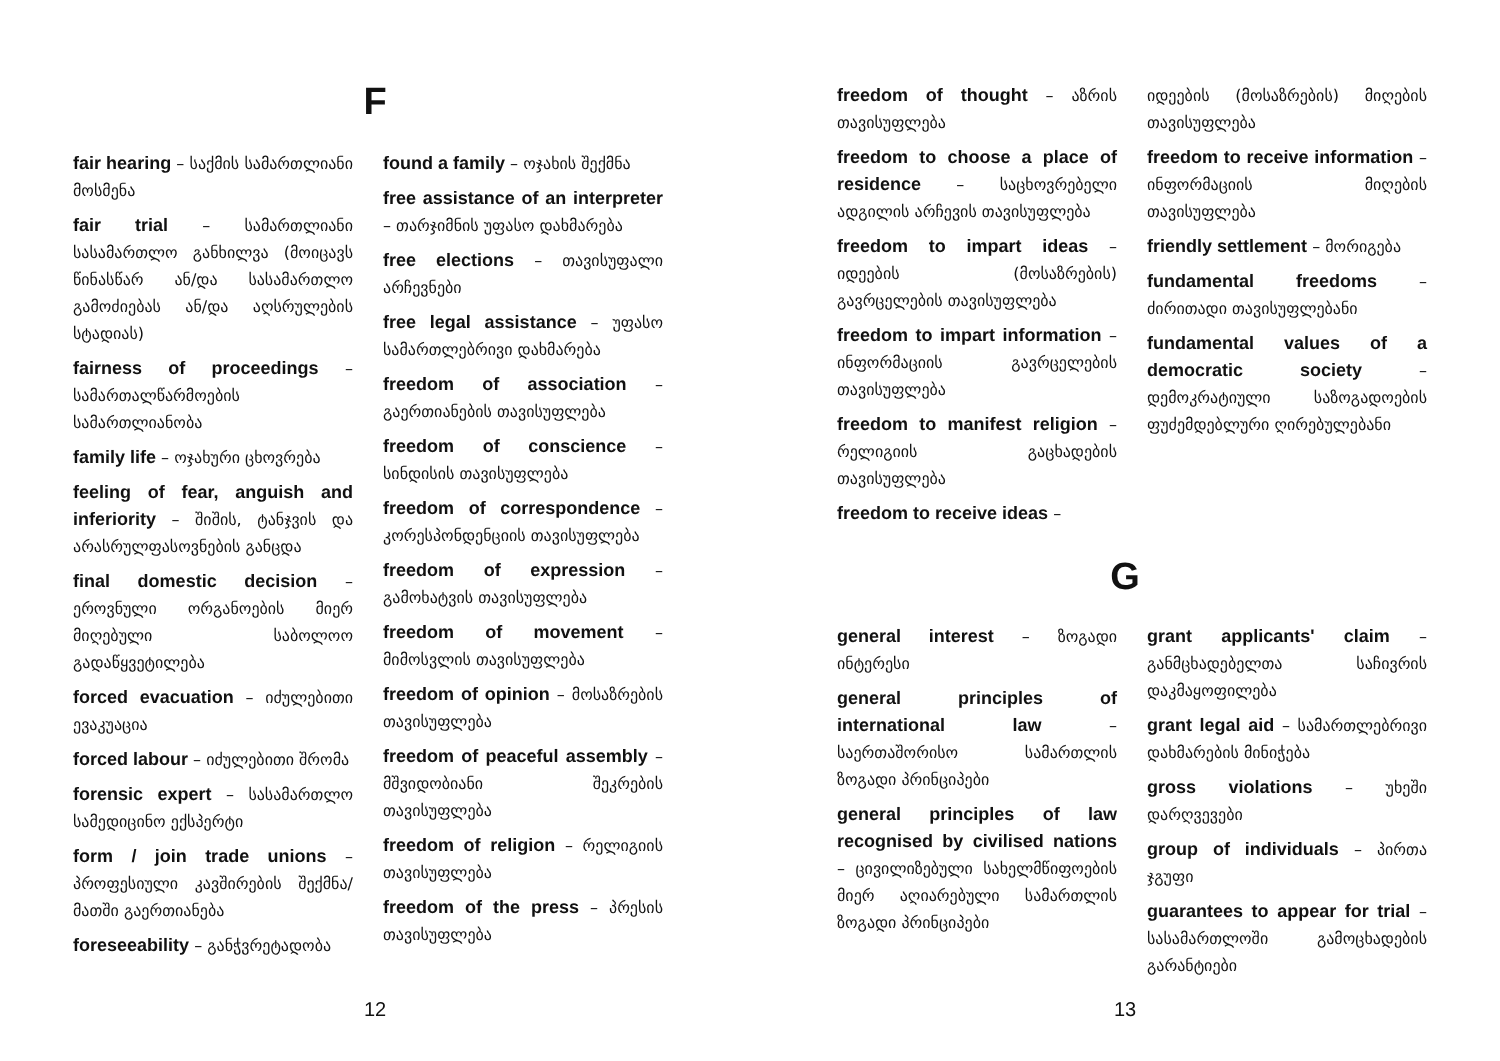F
fair hearing – საქმის სამართლიანი მოსმენა
fair trial – სამართლიანი სასამართლო განხილვა (მოიცავს წინასწარ ან/და სასამართლო გამოძიებას ან/და აღსრულების სტადიას)
fairness of proceedings – სამართალწარმოების სამართლიანობა
family life – ოჯახური ცხოვრება
feeling of fear, anguish and inferiority – შიშის, ტანჯვის და არასრულფასოვნების განცდა
final domestic decision – ეროვნული ორგანოების მიერ მიღებული საბოლოო გადაწყვეტილება
forced evacuation – იძულებითი ევაკუაცია
forced labour – იძულებითი შრომა
forensic expert – სასამართლო სამედიცინო ექსპერტი
form / join trade unions – პროფესიული კავშირების შექმნა/ მათში გაერთიანება
foreseeability – განჭვრეტადობა
found a family – ოჯახის შექმნა
free assistance of an interpreter – თარჯიმნის უფასო დახმარება
free elections – თავისუფალი არჩევნები
free legal assistance – უფასო სამართლებრივი დახმარება
freedom of association – გაერთიანების თავისუფლება
freedom of conscience – სინდისის თავისუფლება
freedom of correspondence – კორესპონდენციის თავისუფლება
freedom of expression – გამოხატვის თავისუფლება
freedom of movement – მიმოსვლის თავისუფლება
freedom of opinion – მოსაზრების თავისუფლება
freedom of peaceful assembly – მშვიდობიანი შეკრების თავისუფლება
freedom of religion – რელიგიის თავისუფლება
freedom of the press – პრესის თავისუფლება
12
freedom of thought – აზრის თავისუფლება
freedom to choose a place of residence – საცხოვრებელი ადგილის არჩევის თავისუფლება
freedom to impart ideas – იდეების (მოსაზრების) გავრცელების თავისუფლება
freedom to impart information – ინფორმაციის გავრცელების თავისუფლება
freedom to manifest religion – რელიგიის გაცხადების თავისუფლება
freedom to receive ideas –
იდეების (მოსაზრების) მიღების თავისუფლება
freedom to receive information – ინფორმაციის მიღების თავისუფლება
friendly settlement – მორიგება
fundamental freedoms – ძირითადი თავისუფლებანი
fundamental values of a democratic society – დემოკრატიული საზოგადოების ფუძემდებლური ღირებულებანი
G
general interest – ზოგადი ინტერესი
general principles of international law – საერთაშორისო სამართლის ზოგადი პრინციპები
general principles of law recognised by civilised nations – ცივილიზებული სახელმწიფოების მიერ აღიარებული სამართლის ზოგადი პრინციპები
grant applicants' claim – განმცხადებელთა საჩივრის დაკმაყოფილება
grant legal aid – სამართლებრივი დახმარების მინიჭება
gross violations – უხეში დარღვევები
group of individuals – პირთა ჯგუფი
guarantees to appear for trial – სასამართლოში გამოცხადების გარანტიები
13